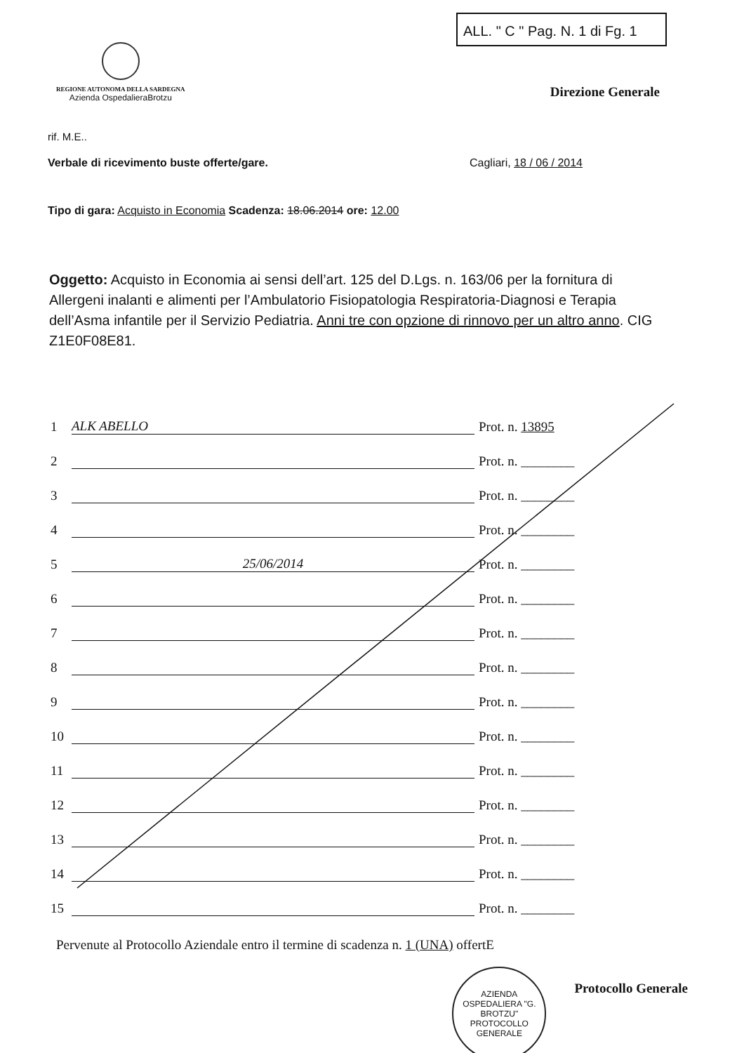ALL. " C " Pag. N. 1 di Fg. 1
REGIONE AUTONOMA DELLA SARDEGNA
Azienda OspedalieraBrotzu
Direzione Generale
rif. M.E..
Verbale di ricevimento buste offerte/gare. Cagliari, 18 / 06 / 2014
Tipo di gara: Acquisto in Economia Scadenza: 18.06.2014 ore: 12.00
Oggetto: Acquisto in Economia ai sensi dell’art. 125 del D.Lgs. n. 163/06 per la fornitura di Allergeni inalanti e alimenti per l’Ambulatorio Fisiopatologia Respiratoria-Diagnosi e Terapia dell’Asma infantile per il Servizio Pediatria. Anni tre con opzione di rinnovo per un altro anno. CIG Z1E0F08E81.
1 ALK ABELLO Prot. n. 13895
2 Prot. n. ________
3 Prot. n. ________
4 Prot. n. ________
5 25/06/2014 Prot. n. ________
6 Prot. n. ________
7 Prot. n. ________
8 Prot. n. ________
9 Prot. n. ________
10 Prot. n. ________
11 Prot. n. ________
12 Prot. n. ________
13 Prot. n. ________
14 Prot. n. ________
15 Prot. n. ________
Pervenute al Protocollo Aziendale entro il termine di scadenza n. 1 (UNA) offertE
AZIENDA OSPEDALIERA "G. BROTZU"
PROTOCOLLO
GENERALE
Protocollo Generale